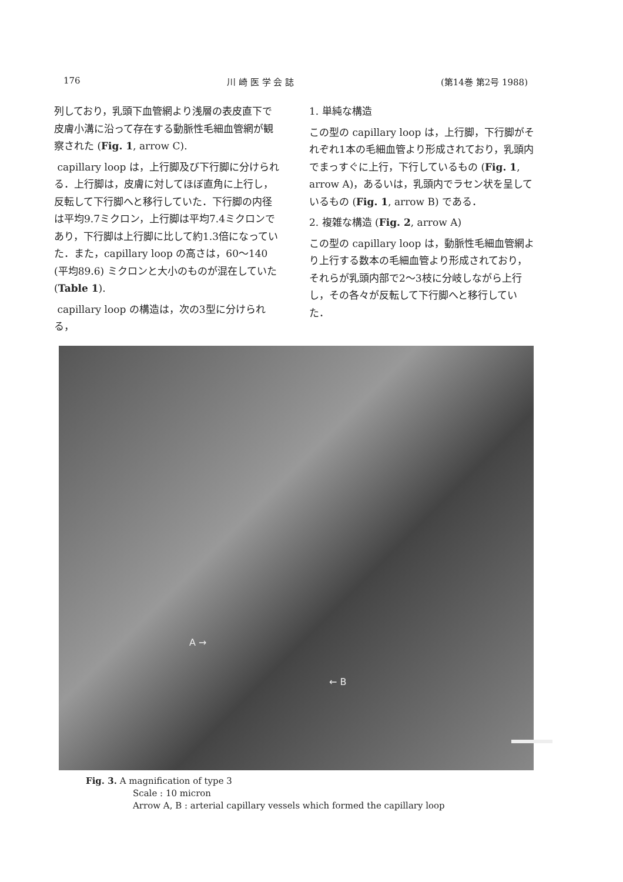176 川 崎 医 学 会 誌 (第14巻 第2号 1988)
列しており，乳頭下血管網より浅層の表皮直下で皮膚小溝に沿って存在する動脈性毛細血管網が観察された (Fig. 1, arrow C).
capillary loop は，上行脚及び下行脚に分けられる．上行脚は，皮膚に対してほぼ直角に上行し，反転して下行脚へと移行していた．下行脚の内径は平均9.7ミクロン，上行脚は平均7.4ミクロンであり，下行脚は上行脚に比して約1.3倍になっていた．また，capillary loop の高さは，60〜140 (平均89.6) ミクロンと大小のものが混在していた (Table 1).
capillary loop の構造は，次の3型に分けられる，
1. 単純な構造
この型の capillary loop は，上行脚，下行脚がそれぞれ1本の毛細血管より形成されており，乳頭内でまっすぐに上行，下行しているもの (Fig. 1, arrow A)，あるいは，乳頭内でラセン状を呈しているもの (Fig. 1, arrow B) である．
2. 複雑な構造 (Fig. 2, arrow A)
この型の capillary loop は，動脈性毛細血管網より上行する数本の毛細血管より形成されており，それらが乳頭内部で2〜3枝に分岐しながら上行し，その各々が反転して下行脚へと移行していた．
A →
← B
Fig. 3. A magnification of type 3
Scale : 10 micron
Arrow A, B : arterial capillary vessels which formed the capillary loop